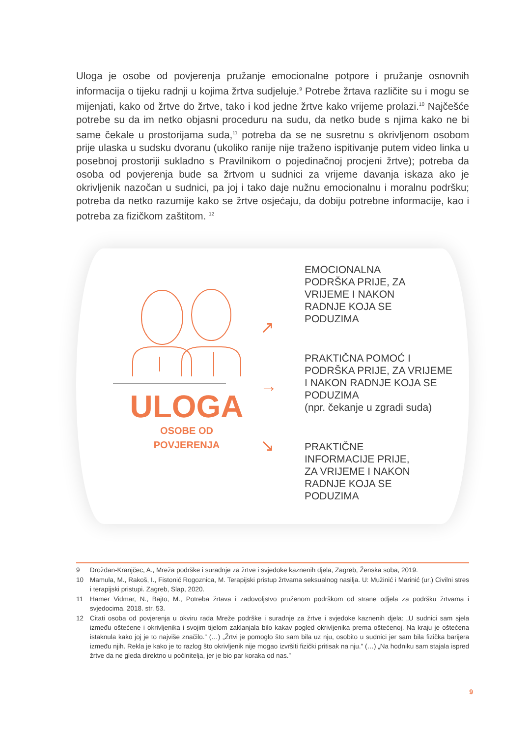Uloga je osobe od povjerenja pružanje emocionalne potpore i pružanje osnovnih informacija o tijeku radnji u kojima žrtva sudjeluje.<sup>9</sup> Potrebe žrtava različite su i mogu se mijenjati, kako od žrtve do žrtve, tako i kod jedne žrtve kako vrijeme prolazi.<sup>10</sup> Najčešće potrebe su da im netko objasni proceduru na sudu, da netko bude s njima kako ne bi same čekale u prostorijama suda,<sup>11</sup> potreba da se ne susretnu s okrivljenom osobom prije ulaska u sudsku dvoranu (ukoliko ranije nije traženo ispitivanje putem video linka u posebnoj prostoriji sukladno s Pravilnikom o pojedinačnoj procjeni žrtve); potreba da osoba od povjerenja bude sa žrtvom u sudnici za vrijeme davanja iskaza ako je okrivljenik nazočan u sudnici, pa joj i tako daje nužnu emocionalnu i moralnu podršku; potreba da netko razumije kako se žrtve osjećaju, da dobiju potrebne informacije, kao i potreba za fizičkom zaštitom. <sup>12</sup>
ULOGA
OSOBE OD
POVJERENJA
↗
→
↘
EMOCIONALNA
PODRŠKA PRIJE, ZA
VRIJEME I NAKON
RADNJE KOJA SE
PODUZIMA
PRAKTIČNA POMOĆ I
PODRŠKA PRIJE, ZA VRIJEME
I NAKON RADNJE KOJA SE
PODUZIMA
(npr. čekanje u zgradi suda)
PRAKTIČNE
INFORMACIJE PRIJE,
ZA VRIJEME I NAKON
RADNJE KOJA SE
PODUZIMA
9 Drožđan-Kranjčec, A., Mreža podrške i suradnje za žrtve i svjedoke kaznenih djela, Zagreb, Ženska soba, 2019.
10 Mamula, M., Rakoš, I., Fistonić Rogoznica, M. Terapijski pristup žrtvama seksualnog nasilja. U: Mužinić i Marinić (ur.) Civilni stres i terapijski pristupi. Zagreb, Slap, 2020.
11 Hamer Vidmar, N., Bajto, M., Potreba žrtava i zadovoljstvo pruženom podrškom od strane odjela za podršku žrtvama i svjedocima. 2018. str. 53.
12 Citati osoba od povjerenja u okviru rada Mreže podrške i suradnje za žrtve i svjedoke kaznenih djela: „U sudnici sam sjela između oštećene i okrivljenika i svojim tijelom zaklanjala bilo kakav pogled okrivljenika prema oštećenoj. Na kraju je oštećena istaknula kako joj je to najviše značilo.” (…) „Žrtvi je pomoglo što sam bila uz nju, osobito u sudnici jer sam bila fizička barijera između njih. Rekla je kako je to razlog što okrivljenik nije mogao izvršiti fizički pritisak na nju.” (…) „Na hodniku sam stajala ispred žrtve da ne gleda direktno u počinitelja, jer je bio par koraka od nas.”
9